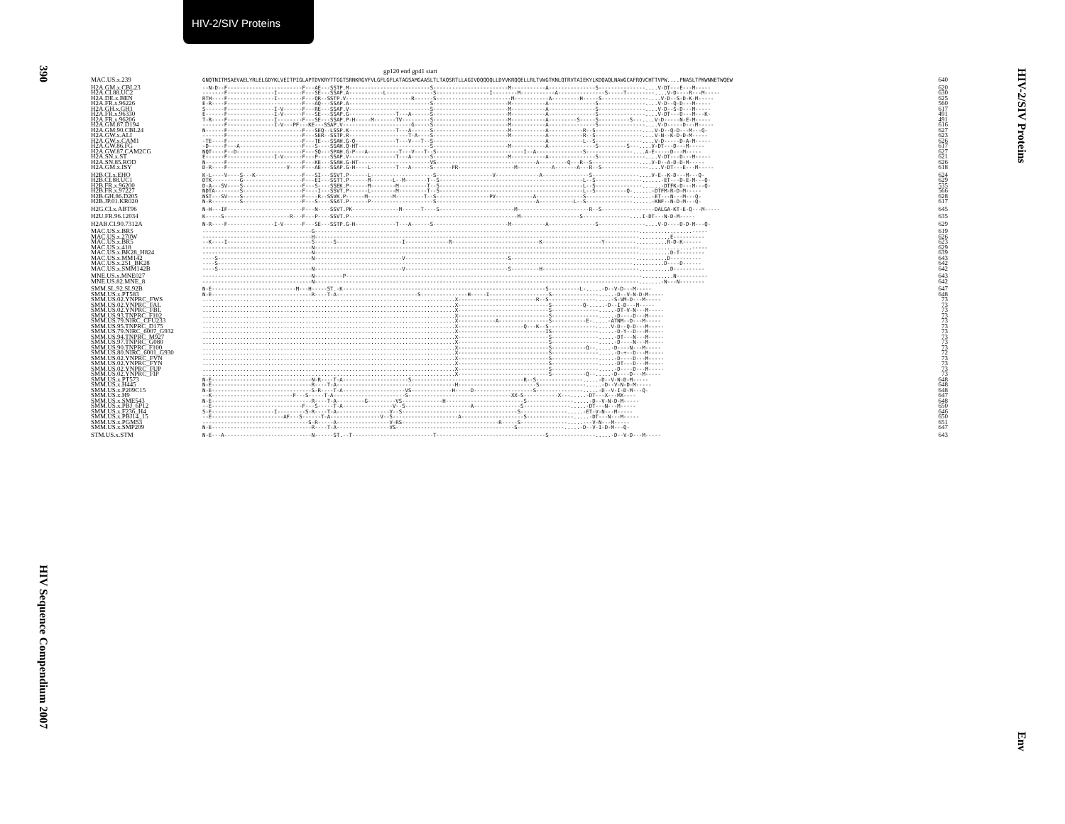HIV-2/SIV Proteins
390
HIV Sequence Compendium 2007
HIV-2/SIV Proteins
Env
gp120 end gp41 start
| MAC.US.x.239 | GNQTNITMSAEVAELYRLELGDYKLVEITPIGLAPTDVKRYTTGGTSRNKRGVFVLGFLGFLATAGSAMGAASLTLTAQSRTLLAGIVQQQQQLLDVVKRQQELLRLTVWGTKNLQTRVTAIEKYLKDQAQLNAWGCAFRQVCHTTVPW....PNASLTPKWNNETWQEW | 640 |
| H2A.GM.x.CBL23 | --N-D--F------------------------F---AE---SSTP.M--------------------------S------------------------M-----------A---------------S---------------....V-DT---E---M----- | 620 |
| H2A.CI.88.UC2 | -------F---------------I--------F---SE---SSAP.A-----------L---------------S-----------------I--------M-----------A---------------S-----T---------....V-D----R---M----- | 630 |
| H2A.DE.x.BEN | RTH----F---------------I--------F---QR--SSTP.V---------------------R------S------------------------M-----------A---------H-----S---------------....V-D--S-D-K-M----- | 625 |
| H2A.FR.x.96226 | E-R----F------------------------F---AQ---SSAP.A--------------------------S------------------------M-----------A---------------S---------------....V-D--Q-D---M----- | 560 |
| H2A.GH.x.GH1 | S------F---------------I-V------F---RE---SSAP.V--------------------------S------------------------M-----------A---------------S---------------....V-D--S-D---M----- | 617 |
| H2A.FR.x.96330 | E------F---------------I-V------F---SE---SSAP.G---------------T---A------S------------------------M-----------A---------------S---------------....V-DT---D---M---K- | 491 |
| H2A.FR.x.96206 | T-R----F---------------I--------F---SE---SSAP.P-H-----M-------TV---------S------------------------M-----------A---------S-----S----------S---....V-D-----N-E-M----- | 491 |
| H2A.GM.87.D194 | -------F---------------I-V---PF---KE---SSAP.V----------------------G-----S------------------------M-----------A---------------S---------------....V-D-----D---M----- | 616 |
| H2A.GM.90.CBL24 | N------F------------------------F---SEQ--LSSP.K---------------T---A------S------------------------M-----------A-----------R--S---------------....V-D--Q-D---M---Q- | 627 |
| H2A.GW.x.ALI | -------F------------------------F---SER--SSTP.R-------------------T-A----S------------------------M-----------A-----------R--S---------------....V-N--K-D-D-M----- | 623 |
| H2A.GW.x.CAM1 | -TE----F------------------------F---TE---SSAH.G-Q-------------T---V---T--S------------------------------------A-----------L--S---------------....V-D-----D-A-M----- | 626 |
| H2A.GW.86.FG | -D-----F---A--------------------F---S----SSAH.Q-HT-----------------------S------------------------M-----------A---------------S---------S---....V-DT---D---M----- | 617 |
| H2A.GW.87.CAM2CG | NQT----F--D---------------------F---SQ---SPAH.G-P---A----------T---V---T--S----------------------------I--A---------------S---------------....A-E-----D---M----- | 627 |
| H2A.SN.x.ST | E------F---------------I-V------F---P----SSAP.V---------------T---A------S------------------------M-----------A---------------S---------------....V-DT---D---M----- | 621 |
| H2A.SN.85.ROD | N------F------------------------F---KE---SSAH.G-HT-----------------------VS--------------------------------A---------Q---R--S---------------....V-D--A-D-D-M----- | 626 |
| H2A.GM.x.ISY | D-R----F-------------------V----F---AE---SSAP.G-H----L--------T---A------S------FR------------------M-----------A-------A---R--S---------------....V-DT---E---M----- | 618 |
| H2B.CI.x.EHO | K-L----V----S---K---------------F---SI---SSVT.P------L--------------------S------------------V--------------A---------------S---------------....V-E--K-D---M---Q- | 624 |
| H2B.CI.88.UC1 | DTK---------G-------------------F---EI---SSTT.P------M-------L--M-------T--S----------------------------------------------L--S---------------......-ET---D-E-M---Q- | 629 |
| H2B.FR.x.96200 | D-A---SV----S-------------------F---S----SSEK.P------M--------M---------T--S----------------------------------------------L--S---------------......-DTFK-D---M---Q- | 535 |
| H2B.FR.x.97227 | NDTA--------S-------------------F----I---SSVT.P------L--------M---------T--S----------------------------------------------L--S----------Q-......-DTFM-R-D-M----- | 566 |
| H2B.GH.86.D205 | NST---SV----S-------------------F----R--SSVK.P------M--------M---------T--S-----------------PV------------A---------------S---------------......-ET---N---M---Q- | 628 |
| H2B.JP.01.KR020 | N-R---------S-------------------F---S----SSAT.P------P--------------------S--------------------------------A-----------L--S---------------......-KNF--N-D-M---Q- | 617 |
| H2G.CI.x.ABT96 | N-H---IF------------------------F---N----SSVT.PK---------------M------T----S------------------------M-----------------------R--S-----------------DALGA-KT-E-Q---M----- | 645 |
| H2U.FR.96.12034 | K-----S---------------------R---F---P----SSVT.P------------------------------------------------------M-------------------S---------------....I-DT---N-D-M----- | 635 |
| H2AB.CI.90.7312A | N-R----F---------------I-V------F---SE---SSTP.G-H-------------T---A------S------------------------M-----------A---------------S---------------....V-D----D-D-M---Q- | 629 |
| MAC.US.x.BR5 | -----------------------------------G--------------------------------------------------------------------------------------------------------.................----- | 619 |
| MAC.US.x.270W | -----------------------------------H--------------------------------------------------------------------------------------------------------..........E---------- | 626 |
| MAC.US.x.BR5 | --K----I---------------------------S------S---------------------I--------------R----------------------------K-------------------Y----------..........R-D-K------ | 623 |
| MAC.US.x.418 | -----------------------------------N--------------------------------------------------------------------------------------------------------.................----- | 629 |
| MAC.US.x.BK28_H824 | -----------------------------------N--------------------------------------------------------------------------------------------------------..........D-T-------- | 639 |
| MAC.US.x.MM142 | ----S------------------------------N----------------------------V---------------------------------S----------------------------------------..........D---------- | 643 |
| MAC.US.x.251_BK28 | ----S-------------------------------------------------------------------------------------------------------------------------------------..........D----D------ | 642 |
| MAC.US.x.SMM142B | ----S------------------------------N----------------------------V---------------------------------S---------H-------------------------------..........D---------- | 642 |
| MNE.US.x.MNE027 | -----------------------------------N---------P-----------------------------------------------------------------------------------------------..........N---------- | 643 |
| MNE.US.82.MNE_8 | -----------------------------------N--------------------------------------------------------------------------------------------------------.......-N---N-------- | 642 |
| SMM.SL.92.SL92B | N-E---------------------------M---H-----ST.-K-----------------------------------------------------------------S----------L-.....-D--V-D---M----- | 647 |
| SMM.US.x.PT583 | N-E--------------------------------R----T-A--------------------------S---------------H-----I-------------------S---------------.....-D--V-N-D-M----- | 648 |
| SMM.US.02.YNPRC_FWS | .................................................................................X-------------------------R--S---------------.....-S-VM-D---M----- | 73 |
| SMM.US.02.YNPRC_FAL | .................................................................................X-----------------------------S----------Q-.....-D--I-D---M----- | 73 |
| SMM.US.02.YNPRC_FBL | .................................................................................X-----------------------------S---------------.....-DT-V-N---M----- | 73 |
| SMM.US.93.TNPRC_F102 | .................................................................................X-----------------------------S---------------.....-D----D---M----- | 73 |
| SMM.US.79.NIRC_CFU233 | .................................................................................X------------A----------------S-----------E-.....-ATNM--D---M----- | 73 |
| SMM.US.95.TNPRC_D175 | .................................................................................X---------------------Q---K--S---------------.....V-D--Q-D---M----- | 73 |
| SMM.US.79.NIRC_6007_G932 | .................................................................................X----------------------------IS---------------.....-D-Y--D---M----- | 73 |
| SMM.US.94.TNPRC_M927 | .................................................................................X-----------------------------S---------------.....-DT---N---M----- | 73 |
| SMM.US.97.TNPRC_G080 | .................................................................................X-----------------------------S---------------.....-D----N---M----- | 73 |
| SMM.US.90.TNPRC_F100 | .................................................................................X-----------------------------S-----------Q--.....-D----N---M----- | 73 |
| SMM.US.80.NIRC_6001_G930 | .................................................................................X-----------------------------S---------------.....-D-+--D---M----- | 72 |
| SMM.US.02.YNPRC_FVN | .................................................................................X-----------------------------S---------------.....-D----D---M----- | 73 |
| SMM.US.02.YNPRC_FYN | .................................................................................X-----------------------------S---------------.....-DT---D---M----- | 73 |
| SMM.US.02.YNPRC_FUP | .................................................................................X-----------------------------S---------------.....-D----D---M----- | 73 |
| SMM.US.02.YNPRC_FIP | .................................................................................X-----------------------------S-----------Q--.....-D----D---M----- | 73 |
| SMM.US.x.PT573 | N-E--------------------------------N-R----T-A---------------------S------------------------------------R--S---------------.....-D--V-N-D-M----- | 648 |
| SMM.US.x.H445 | N-E--------------------------------R----T-A--------------------------------------H-------------------------S---------------.....-D--V-N-D-M----- | 648 |
| SMM.US.x.P209C15 | N-E--------------------------------S-R----T-A--------------------VS-------------H-----D-------------------S---------------.....-D--V-I-D-M---Q- | 648 |
| SMM.US.x.H9 | --K--------------------------F---S-----T-A-----------------------S---------------------------------XX-S-----------X---.....-DT---X---MX---- | 647 |
| SMM.US.x.SME543 | N-E--------------------------------R----T-A---------G---------VS-------------H-------------------------S---------------.....-D--V-N-D-M----- | 648 |
| SMM.US.x.PBJ_6P12 | --E-----------------------------F---S-----T-A----------------V--S---------------------A---------------S---------------.....-DT---N---M----- | 650 |
| SMM.US.x.F236_H4 | S-E--------------------I---------S-R----T-A-----------------V--S-------------------------------------S---------------.....-ET-V-N---M----- | 646 |
| SMM.US.x.PBJ14_15 | --E-----------------------AF---S------T-A----------------V--S---------------------A--------------------S---------------.....-DT---N---M----- | 650 |
| SMM.US.x.PGM53 | ----------------------------------S-R-----A-----------------V-RS-------------------------------R-----S---------------.....---V-N---M----- | 651 |
| SMM.US.x.SMP209 | N-E--------------------------------R----T-A-----------------VS--------------------------------------S---------------.....-D--V-I-D-M---Q- | 647 |
| STM.US.x.STM | N-E---A----------------------------N------ST.--T--------------------------T-----------------------------------S---------------.....-D--V-D---M----- | 643 |